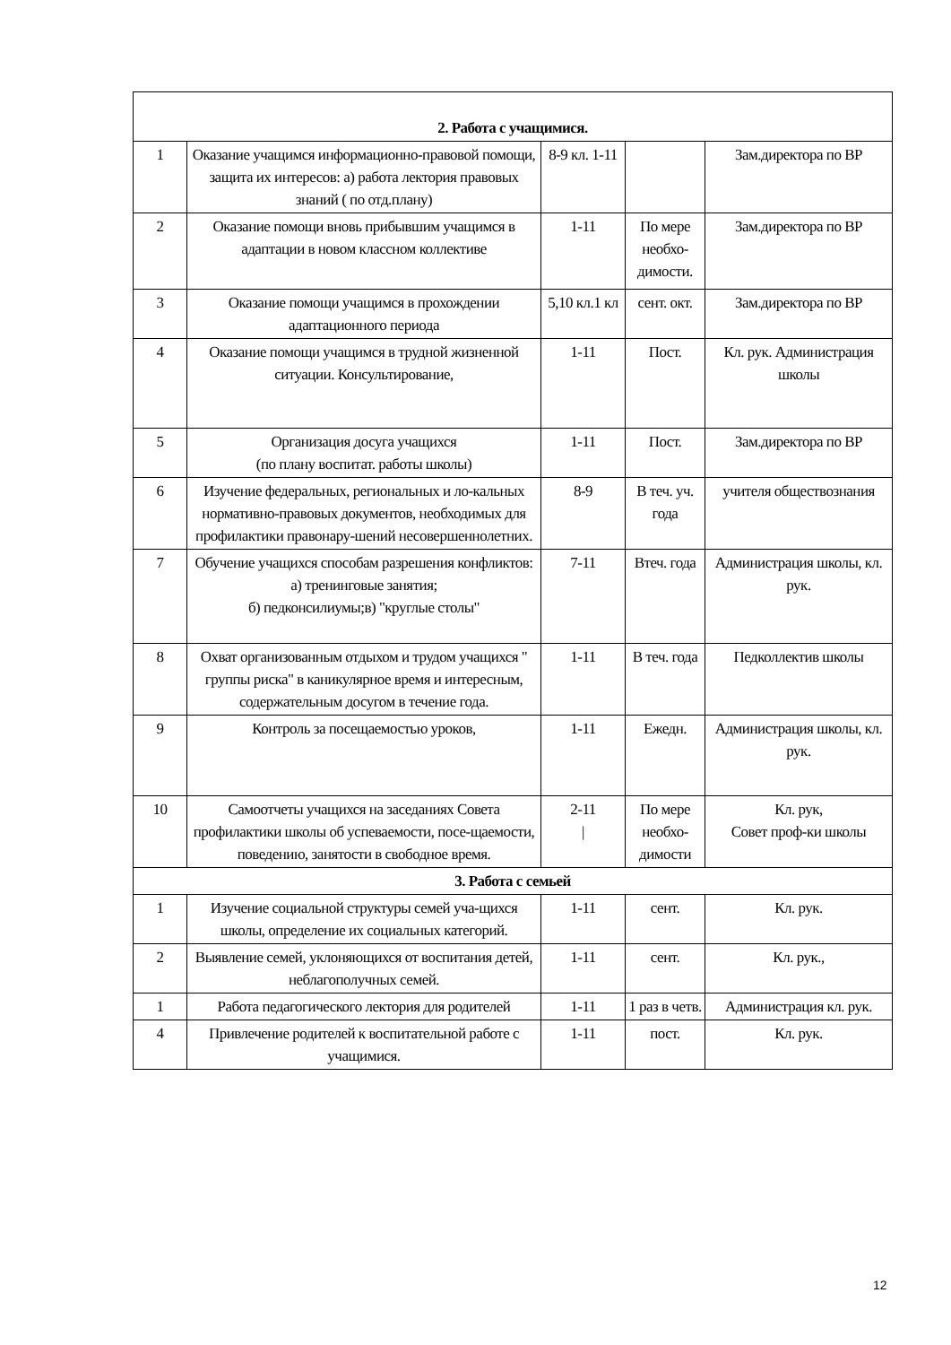| 2. Работа с учащимися. | | | | |
| 1 | Оказание учащимся информационно-правовой помощи, защита их интересов: а) работа лектория правовых знаний ( по отд.плану) | 8-9 кл. 1-11 | | Зам.директора по ВР |
| 2 | Оказание помощи вновь прибывшим учащимся в адаптации в новом классном коллективе | 1-11 | По мере необхо-димости. | Зам.директора по ВР |
| 3 | Оказание помощи учащимся в прохождении адаптационного периода | 5,10 кл.1 кл | сент. окт. | Зам.директора по ВР |
| 4 | Оказание помощи учащимся в трудной жизненной ситуации. Консультирование, | 1-11 | Пост. | Кл. рук. Администрация школы |
| 5 | Организация досуга учащихся (по плану воспитат. работы школы) | 1-11 | Пост. | Зам.директора по ВР |
| 6 | Изучение федеральных, региональных и ло-кальных нормативно-правовых документов, необходимых для профилактики правонару-шений несовершеннолетних. | 8-9 | В теч. уч. года | учителя обществознания |
| 7 | Обучение учащихся способам разрешения конфликтов: а) тренинговые занятия; б) педконсилиумы;в) "круглые столы" | 7-11 | Втеч. года | Администрация школы, кл. рук. |
| 8 | Охват организованным отдыхом и трудом учащихся " группы риска" в каникулярное время и интересным, содержательным досугом в течение года. | 1-11 | В теч. года | Педколлектив школы |
| 9 | Контроль за посещаемостью уроков, | 1-11 | Ежедн. | Администрация школы, кл. рук. |
| 10 | Самоотчеты учащихся на заседаниях Совета профилактики школы об успеваемости, посе-щаемости, поведению, занятости в свободное время. | 2-11 / | По мере необхо-димости | Кл. рук, Совет проф-ки школы |
| 3. Работа с семьей | | | | |
| 1 | Изучение социальной структуры семей уча-щихся школы, определение их социальных категорий. | 1-11 | сент. | Кл. рук. |
| 2 | Выявление семей, уклоняющихся от воспитания детей, неблагополучных семей. | 1-11 | сент. | Кл. рук., |
| 1 | Работа педагогического лектория для родителей | 1-11 | 1 раз в четв. | Администрация кл. рук. |
| 4 | Привлечение родителей к воспитательной работе с учащимися. | 1-11 | пост. | Кл. рук. |
12